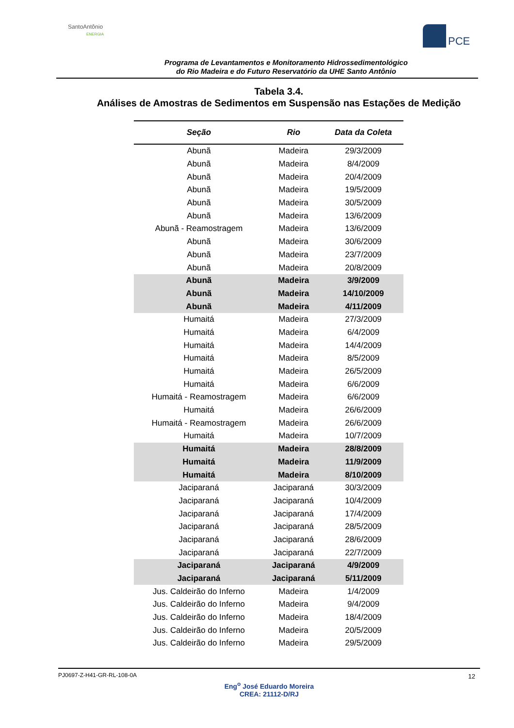SantoAntônio
ENERGIA
PCE
Programa de Levantamentos e Monitoramento Hidrossedimentológico
do Rio Madeira e do Futuro Reservatório da UHE Santo Antônio
Tabela 3.4.
Análises de Amostras de Sedimentos em Suspensão nas Estações de Medição
| Seção | Rio | Data da Coleta |
| --- | --- | --- |
| Abunã | Madeira | 29/3/2009 |
| Abunã | Madeira | 8/4/2009 |
| Abunã | Madeira | 20/4/2009 |
| Abunã | Madeira | 19/5/2009 |
| Abunã | Madeira | 30/5/2009 |
| Abunã | Madeira | 13/6/2009 |
| Abunã - Reamostragem | Madeira | 13/6/2009 |
| Abunã | Madeira | 30/6/2009 |
| Abunã | Madeira | 23/7/2009 |
| Abunã | Madeira | 20/8/2009 |
| Abunã | Madeira | 3/9/2009 |
| Abunã | Madeira | 14/10/2009 |
| Abunã | Madeira | 4/11/2009 |
| Humaitá | Madeira | 27/3/2009 |
| Humaitá | Madeira | 6/4/2009 |
| Humaitá | Madeira | 14/4/2009 |
| Humaitá | Madeira | 8/5/2009 |
| Humaitá | Madeira | 26/5/2009 |
| Humaitá | Madeira | 6/6/2009 |
| Humaitá - Reamostragem | Madeira | 6/6/2009 |
| Humaitá | Madeira | 26/6/2009 |
| Humaitá - Reamostragem | Madeira | 26/6/2009 |
| Humaitá | Madeira | 10/7/2009 |
| Humaitá | Madeira | 28/8/2009 |
| Humaitá | Madeira | 11/9/2009 |
| Humaitá | Madeira | 8/10/2009 |
| Jaciparaná | Jaciparaná | 30/3/2009 |
| Jaciparaná | Jaciparaná | 10/4/2009 |
| Jaciparaná | Jaciparaná | 17/4/2009 |
| Jaciparaná | Jaciparaná | 28/5/2009 |
| Jaciparaná | Jaciparaná | 28/6/2009 |
| Jaciparaná | Jaciparaná | 22/7/2009 |
| Jaciparaná | Jaciparaná | 4/9/2009 |
| Jaciparaná | Jaciparaná | 5/11/2009 |
| Jus. Caldeirão do Inferno | Madeira | 1/4/2009 |
| Jus. Caldeirão do Inferno | Madeira | 9/4/2009 |
| Jus. Caldeirão do Inferno | Madeira | 18/4/2009 |
| Jus. Caldeirão do Inferno | Madeira | 20/5/2009 |
| Jus. Caldeirão do Inferno | Madeira | 29/5/2009 |
PJ0697-Z-H41-GR-RL-108-0A
12
Eng<sup>o</sup> José Eduardo Moreira
CREA: 21112-D/RJ